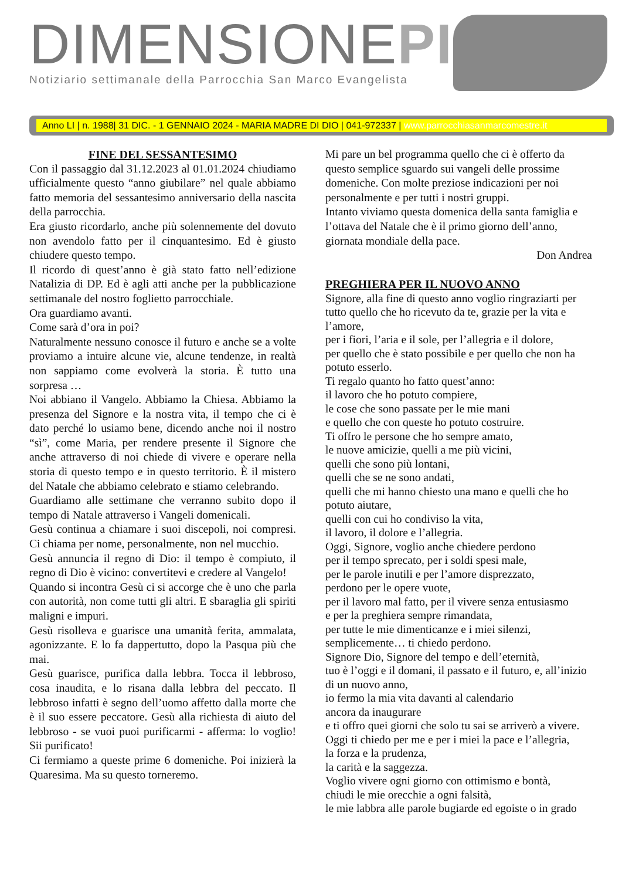DIMENSIONEPI
Notiziario settimanale della Parrocchia San Marco Evangelista
Anno LI | n. 1988| 31 DIC. - 1 GENNAIO 2024 - MARIA MADRE DI DIO | 041-972337 | www.parrocchiasanmarcomestre.it
FINE DEL SESSANTESIMO
Con il passaggio dal 31.12.2023 al 01.01.2024 chiudiamo ufficialmente questo “anno giubilare” nel quale abbiamo fatto memoria del sessantesimo anniversario della nascita della parrocchia.
Era giusto ricordarlo, anche più solennemente del dovuto non avendolo fatto per il cinquantesimo. Ed è giusto chiudere questo tempo.
Il ricordo di quest’anno è già stato fatto nell’edizione Natalizia di DP. Ed è agli atti anche per la pubblicazione settimanale del nostro foglietto parrocchiale.
Ora guardiamo avanti.
Come sarà d’ora in poi?
Naturalmente nessuno conosce il futuro e anche se a volte proviamo a intuire alcune vie, alcune tendenze, in realtà non sappiamo come evolverà la storia. È tutto una sorpresa …
Noi abbiano il Vangelo. Abbiamo la Chiesa. Abbiamo la presenza del Signore e la nostra vita, il tempo che ci è dato perché lo usiamo bene, dicendo anche noi il nostro “sì”, come Maria, per rendere presente il Signore che anche attraverso di noi chiede di vivere e operare nella storia di questo tempo e in questo territorio. È il mistero del Natale che abbiamo celebrato e stiamo celebrando.
Guardiamo alle settimane che verranno subito dopo il tempo di Natale attraverso i Vangeli domenicali.
Gesù continua a chiamare i suoi discepoli, noi compresi. Ci chiama per nome, personalmente, non nel mucchio.
Gesù annuncia il regno di Dio: il tempo è compiuto, il regno di Dio è vicino: convertitevi e credere al Vangelo!
Quando si incontra Gesù ci si accorge che è uno che parla con autorità, non come tutti gli altri. E sbaraglia gli spiriti maligni e impuri.
Gesù risolleva e guarisce una umanità ferita, ammalata, agonizzante. E lo fa dappertutto, dopo la Pasqua più che mai.
Gesù guarisce, purifica dalla lebbra. Tocca il lebbroso, cosa inaudita, e lo risana dalla lebbra del peccato. Il lebbroso infatti è segno dell’uomo affetto dalla morte che è il suo essere peccatore. Gesù alla richiesta di aiuto del lebbroso - se vuoi puoi purificarmi - afferma: lo voglio! Sii purificato!
Ci fermiamo a queste prime 6 domeniche. Poi inizierà la Quaresima. Ma su questo torneremo.
Mi pare un bel programma quello che ci è offerto da questo semplice sguardo sui vangeli delle prossime domeniche. Con molte preziose indicazioni per noi personalmente e per tutti i nostri gruppi.
Intanto viviamo questa domenica della santa famiglia e l’ottava del Natale che è il primo giorno dell’anno, giornata mondiale della pace.
Don Andrea
PREGHIERA PER IL NUOVO ANNO
Signore, alla fine di questo anno voglio ringraziarti per tutto quello che ho ricevuto da te, grazie per la vita e l’amore,
per i fiori, l’aria e il sole, per l’allegria e il dolore,
per quello che è stato possibile e per quello che non ha potuto esserlo.
Ti regalo quanto ho fatto quest’anno:
il lavoro che ho potuto compiere,
le cose che sono passate per le mie mani
e quello che con queste ho potuto costruire.
Ti offro le persone che ho sempre amato,
le nuove amicizie, quelli a me più vicini,
quelli che sono più lontani,
quelli che se ne sono andati,
quelli che mi hanno chiesto una mano e quelli che ho potuto aiutare,
quelli con cui ho condiviso la vita,
il lavoro, il dolore e l’allegria.
Oggi, Signore, voglio anche chiedere perdono
per il tempo sprecato, per i soldi spesi male,
per le parole inutili e per l’amore disprezzato,
perdono per le opere vuote,
per il lavoro mal fatto, per il vivere senza entusiasmo
e per la preghiera sempre rimandata,
per tutte le mie dimenticanze e i miei silenzi,
semplicemente… ti chiedo perdono.
Signore Dio, Signore del tempo e dell’eternità,
tuo è l’oggi e il domani, il passato e il futuro, e, all’inizio di un nuovo anno,
io fermo la mia vita davanti al calendario
ancora da inaugurare
e ti offro quei giorni che solo tu sai se arriverò a vivere.
Oggi ti chiedo per me e per i miei la pace e l’allegria,
la forza e la prudenza,
la carità e la saggezza.
Voglio vivere ogni giorno con ottimismo e bontà,
chiudi le mie orecchie a ogni falsità,
le mie labbra alle parole bugiarde ed egoiste o in grado